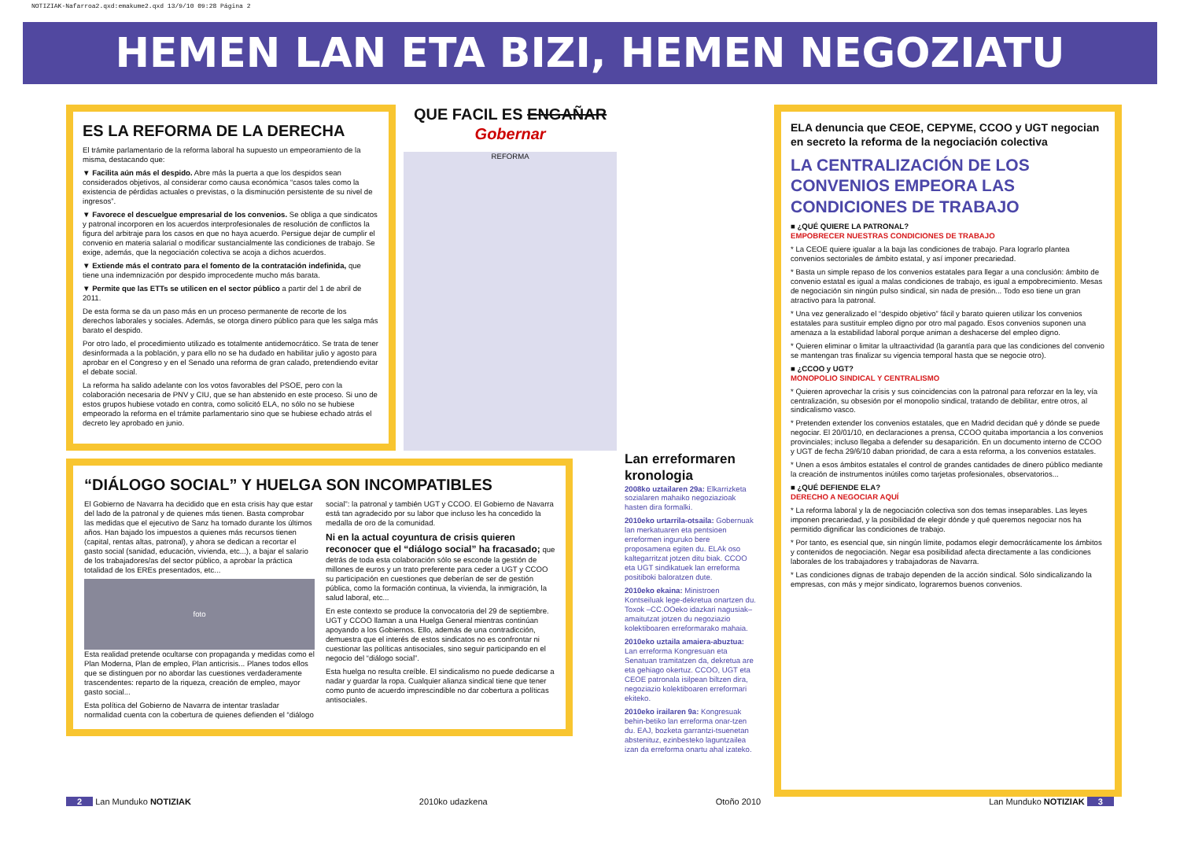NOTIZIAK-Nafarroa2.qxd:emakume2.qxd 13/9/10 09:28 Página 2
HEMEN LAN ETA BIZI, HEMEN NEGOZIATU
ES LA REFORMA DE LA DERECHA
El trámite parlamentario de la reforma laboral ha supuesto un empeoramiento de la misma, destacando que:
▼ Facilita aún más el despido. Abre más la puerta a que los despidos sean considerados objetivos, al considerar como causa económica “casos tales como la existencia de pérdidas actuales o previstas, o la disminución persistente de su nivel de ingresos”.
▼ Favorece el descuelgue empresarial de los convenios. Se obliga a que sindicatos y patronal incorporen en los acuerdos interprofesionales de resolución de conflictos la figura del arbitraje para los casos en que no haya acuerdo. Persigue dejar de cumplir el convenio en materia salarial o modificar sustancialmente las condiciones de trabajo. Se exige, además, que la negociación colectiva se acoja a dichos acuerdos.
▼ Extiende más el contrato para el fomento de la contratación indefinida, que tiene una indemnización por despido improcedente mucho más barata.
▼ Permite que las ETTs se utilicen en el sector público a partir del 1 de abril de 2011.
De esta forma se da un paso más en un proceso permanente de recorte de los derechos laborales y sociales. Además, se otorga dinero público para que les salga más barato el despido.
Por otro lado, el procedimiento utilizado es totalmente antidemocrático. Se trata de tener desinformada a la población, y para ello no se ha dudado en habilitar julio y agosto para aprobar en el Congreso y en el Senado una reforma de gran calado, pretendiendo evitar el debate social.
La reforma ha salido adelante con los votos favorables del PSOE, pero con la colaboración necesaria de PNV y CIU, que se han abstenido en este proceso. Si uno de estos grupos hubiese votado en contra, como solicitó ELA, no sólo no se hubiese empeorado la reforma en el trámite parlamentario sino que se hubiese echado atrás el decreto ley aprobado en junio.
QUE FACIL ES ENGAÑAR Gobernar
REFORMA
“DIÁLOGO SOCIAL” Y HUELGA SON INCOMPATIBLES
El Gobierno de Navarra ha decidido que en esta crisis hay que estar del lado de la patronal y de quienes más tienen. Basta comprobar las medidas que el ejecutivo de Sanz ha tomado durante los últimos años. Han bajado los impuestos a quienes más recursos tienen (capital, rentas altas, patronal), y ahora se dedican a recortar el gasto social (sanidad, educación, vivienda, etc...), a bajar el salario de los trabajadores/as del sector público, a aprobar la práctica totalidad de los EREs presentados, etc...
foto
Esta realidad pretende ocultarse con propaganda y medidas como el Plan Moderna, Plan de empleo, Plan anticrisis... Planes todos ellos que se distinguen por no abordar las cuestiones verdaderamente trascendentes: reparto de la riqueza, creación de empleo, mayor gasto social...
Esta política del Gobierno de Navarra de intentar trasladar normalidad cuenta con la cobertura de quienes defienden el “diálogo social”: la patronal y también UGT y CCOO. El Gobierno de Navarra está tan agradecido por su labor que incluso les ha concedido la medalla de oro de la comunidad.
Ni en la actual coyuntura de crisis quieren reconocer que el “diálogo social” ha fracasado; que detrás de toda esta colaboración sólo se esconde la gestión de millones de euros y un trato preferente para ceder a UGT y CCOO su participación en cuestiones que deberían de ser de gestión pública, como la formación continua, la vivienda, la inmigración, la salud laboral, etc...
En este contexto se produce la convocatoria del 29 de septiembre. UGT y CCOO llaman a una Huelga General mientras continúan apoyando a los Gobiernos. Ello, además de una contradicción, demuestra que el interés de estos sindicatos no es confrontar ni cuestionar las políticas antisociales, sino seguir participando en el negocio del “diálogo social”.
Esta huelga no resulta creíble. El sindicalismo no puede dedicarse a nadar y guardar la ropa. Cualquier alianza sindical tiene que tener como punto de acuerdo imprescindible no dar cobertura a políticas antisociales.
Lan erreformaren kronologia
2008ko uztailaren 29a: Elkarrizketa sozialaren mahaiko negoziazioak hasten dira formalki.
2010eko urtarrila-otsaila: Gobernuak lan merkatuaren eta pentsioen erreformen inguruko bere proposamena egiten du. ELAk oso kaltegarritzat jotzen ditu biak. CCOO eta UGT sindikatuek lan erreforma positiboki baloratzen dute.
2010eko ekaina: Ministroen Kontseiluak lege-dekretua onartzen du. Toxok –CC.OOeko idazkari nagusiak– amaitutzat jotzen du negoziazio kolektiboaren erreformarako mahaia.
2010eko uztaila amaiera-abuztua: Lan erreforma Kongresuan eta Senatuan tramitatzen da, dekretua are eta gehiago okertuz. CCOO, UGT eta CEOE patronala isilpean biltzen dira, negoziazio kolektiboaren erreformari ekiteko.
2010eko irailaren 9a: Kongresuak behin-betiko lan erreforma onar-tzen du. EAJ, bozketa garrantzi-tsuenetan abstenituz, ezinbesteko laguntzailea izan da erreforma onartu ahal izateko.
ELA denuncia que CEOE, CEPYME, CCOO y UGT negocian en secreto la reforma de la negociación colectiva
LA CENTRALIZACIÓN DE LOS CONVENIOS EMPEORA LAS CONDICIONES DE TRABAJO
■ ¿QUÉ QUIERE LA PATRONAL?
EMPOBRECER NUESTRAS CONDICIONES DE TRABAJO
* La CEOE quiere igualar a la baja las condiciones de trabajo. Para lograrlo plantea convenios sectoriales de ámbito estatal, y así imponer precariedad.
* Basta un simple repaso de los convenios estatales para llegar a una conclusión: ámbito de convenio estatal es igual a malas condiciones de trabajo, es igual a empobrecimiento. Mesas de negociación sin ningún pulso sindical, sin nada de presión... Todo eso tiene un gran atractivo para la patronal.
* Una vez generalizado el “despido objetivo” fácil y barato quieren utilizar los convenios estatales para sustituir empleo digno por otro mal pagado. Esos convenios suponen una amenaza a la estabilidad laboral porque animan a deshacerse del empleo digno.
* Quieren eliminar o limitar la ultraactividad (la garantía para que las condiciones del convenio se mantengan tras finalizar su vigencia temporal hasta que se negocie otro).
■ ¿CCOO y UGT?
MONOPOLIO SINDICAL Y CENTRALISMO
* Quieren aprovechar la crisis y sus coincidencias con la patronal para reforzar en la ley, vía centralización, su obsesión por el monopolio sindical, tratando de debilitar, entre otros, al sindicalismo vasco.
* Pretenden extender los convenios estatales, que en Madrid decidan qué y dónde se puede negociar. El 20/01/10, en declaraciones a prensa, CCOO quitaba importancia a los convenios provinciales; incluso llegaba a defender su desaparición. En un documento interno de CCOO y UGT de fecha 29/6/10 daban prioridad, de cara a esta reforma, a los convenios estatales.
* Unen a esos ámbitos estatales el control de grandes cantidades de dinero público mediante la creación de instrumentos inútiles como tarjetas profesionales, observatorios...
■ ¿QUÉ DEFIENDE ELA?
DERECHO A NEGOCIAR AQUÍ
* La reforma laboral y la de negociación colectiva son dos temas inseparables. Las leyes imponen precariedad, y la posibilidad de elegir dónde y qué queremos negociar nos ha permitido dignificar las condiciones de trabajo.
* Por tanto, es esencial que, sin ningún límite, podamos elegir democráticamente los ámbitos y contenidos de negociación. Negar esa posibilidad afecta directamente a las condiciones laborales de los trabajadores y trabajadoras de Navarra.
* Las condiciones dignas de trabajo dependen de la acción sindical. Sólo sindicalizando la empresas, con más y mejor sindicato, lograremos buenos convenios.
2 Lan Munduko NOTIZIAK 2010ko udazkena Otoño 2010 Lan Munduko NOTIZIAK 3